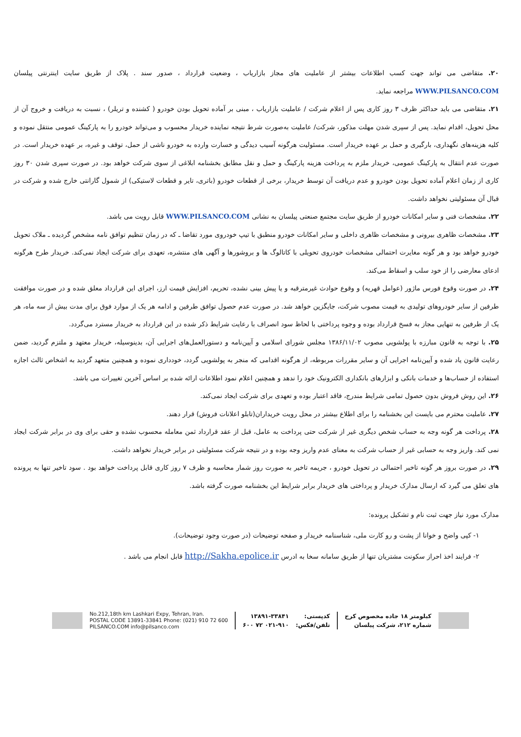۲۰. متقاضی می تواند جهت کسب اطلاعات بیشتر از عاملیت های مجاز بازاریاب ، وضعیت قرارداد ، صدور سند . پلاک از طریق سایت اینترنتی پیلسان WWW.PILSANCO.COM مراجعه نماید.
۲۱. متقاضی می باید حداکثر ظرف ۳ روز کاری پس از اعلام شرکت / عاملیت بازاریاب ، مبنی بر آماده تحویل بودن خودرو ( کشنده و تریلر) ، نسبت به دریافت و خروج آن از محل تحویل، اقدام نماید. پس از سپری شدن مهلت مذکور، شرکت/ عاملیت به‌صورت شرط نتیجه نماینده خریدار محسوب و می‌تواند خودرو را به پارکینگ عمومی منتقل نموده و کلیه هزینه‌های نگهداری، بارگیری و حمل بر عهده خریدار است. مسئولیت هرگونه آسیب دیدگی و خسارت وارده به خودرو ناشی از حمل، توقف و غیره، بر عهده خریدار است. در صورت عدم انتقال به پارکینگ عمومی، خریدار ملزم به پرداخت هزینه پارکینگ و حمل و نقل مطابق بخشنامه ابلاغی از سوی شرکت خواهد بود. در صورت سپری شدن ۳۰ روز کاری از زمان اعلام آماده تحویل بودن خودرو و عدم دریافت آن توسط خریدار، برخی از قطعات خودرو (باتری، تایر و قطعات لاستیکی) از شمول گارانتی خارج شده و شرکت در قبال آن مسئولیتی نخواهد داشت.
۲۲. مشخصات فنی و سایر امکانات خودرو از طریق سایت مجتمع صنعتی پیلسان به نشانی WWW.PILSANCO.COM قابل رویت می باشد.
۲۳. مشخصات ظاهری بیرونی و مشخصات ظاهری داخلی و سایر امکانات خودرو منطبق با تیپ خودروی مورد تقاضا ـ که در زمان تنظیم توافق نامه مشخص گردیده ـ ملاک تحویل خودرو خواهد بود و هر گونه مغایرت احتمالی مشخصات خودروی تحویلی با کاتالوگ ها و بروشورها و آگهی های منتشره، تعهدی برای شرکت ایجاد نمی‌کند. خریدار طرح هرگونه ادعای معارضی را از خود سلب و اسقاط می‌کند.
۲۴. در صورت وقوع فورس ماژور (عوامل قهریه) و وقوع حوادث غیرمترقبه و یا پیش بینی نشده، تحریم، افزایش قیمت ارز، اجرای این قرارداد معلق شده و در صورت موافقت طرفین از سایر خودروهای تولیدی به قیمت مصوب شرکت، جایگزین خواهد شد. در صورت عدم حصول توافق طرفین و ادامه هر یک از موارد فوق برای مدت بیش از سه ماه، هر یک از طرفین به تنهایی مجاز به فسخ قرارداد بوده و وجوه پرداختی با لحاظ سود انصراف با رعایت شرایط ذکر شده در این قرارداد به خریدار مسترد می‌گردد.
۲۵. با توجه به قانون مبارزه با پولشویی مصوب ۱۳۸۶/۱۱/۰۲ مجلس شورای اسلامی و آیین‌نامه و دستورالعمل‌های اجرایی آن، بدینوسیله، خریدار معتهد و ملتزم گردید، ضمن رعایت قانون یاد شده و آیین‌نامه اجرایی آن و سایر مقررات مربوطه، از هرگونه اقدامی که منجر به پولشویی گردد، خودداری نموده و همچنین متعهد گردید به اشخاص ثالث اجازه استفاده از حساب‌ها و خدمات بانکی و ابزارهای بانکداری الکترونیک خود را ندهد و همچنین اعلام نمود اطلاعات ارائه شده بر اساس آخرین تغییرات می باشد.
۲۶. این روش فروش بدون حصول تمامی شرایط مندرج، فاقد اعتبار بوده و تعهدی برای شرکت ایجاد نمی‌کند.
۲۷. عاملیت محترم می بایست این بخشنامه را برای اطلاع بیشتر در محل رویت خریداران(تابلو اعلانات فروش) قرار دهند.
۲۸. پرداخت هر گونه وجه به حساب شخص دیگری غیر از شرکت حتی پرداخت به عامل، قبل از عقد قرارداد ثمن معامله محسوب نشده و حقی برای وی در برابر شرکت ایجاد نمی کند. واریز وجه به حسابی غیر از حساب شرکت به معنای عدم واریز وجه بوده و در نتیجه شرکت مسئولیتی در برابر خریدار نخواهد داشت.
۲۹. در صورت بروز هر گونه تاخیر احتمالی در تحویل خودرو ، جریمه تاخیر به صورت روز شمار محاسبه و ظرف ۷ روز کاری قابل پرداخت خواهد بود . سود تاخیر تنها به پرونده های تعلق می گیرد که ارسال مدارک خریدار و پرداختی های خریدار برابر شرایط این بخشنامه صورت گرفته باشد.
مدارک مورد نیاز جهت ثبت نام و تشکیل پرونده:
۱- کپی واضح و خوانا از پشت و رو کارت ملی، شناسنامه خریدار و صفحه توضیحات (در صورت وجود توضیحات).
۲- فرایند اخذ احراز سکونت مشتریان تنها از طریق سامانه سخا به ادرس http://Sakha.epolice.ir قابل انجام می باشد .
No.212,18th km Lashkari Expy, Tehran, Iran.
POSTAL CODE 13891-33841 Phone: (021) 910 72 600
PILSANCO.COM info@pilsanco.com
۱۳۸۹۱-۳۳۸۴۱
۰۲۱-۹۱۰ ۷۲ ۶۰۰
کدپستی:
تلفن/فکس:
کیلومتر ۱۸ جاده مخصوص کرج
شماره ۲۱۲، شرکت پیلسان